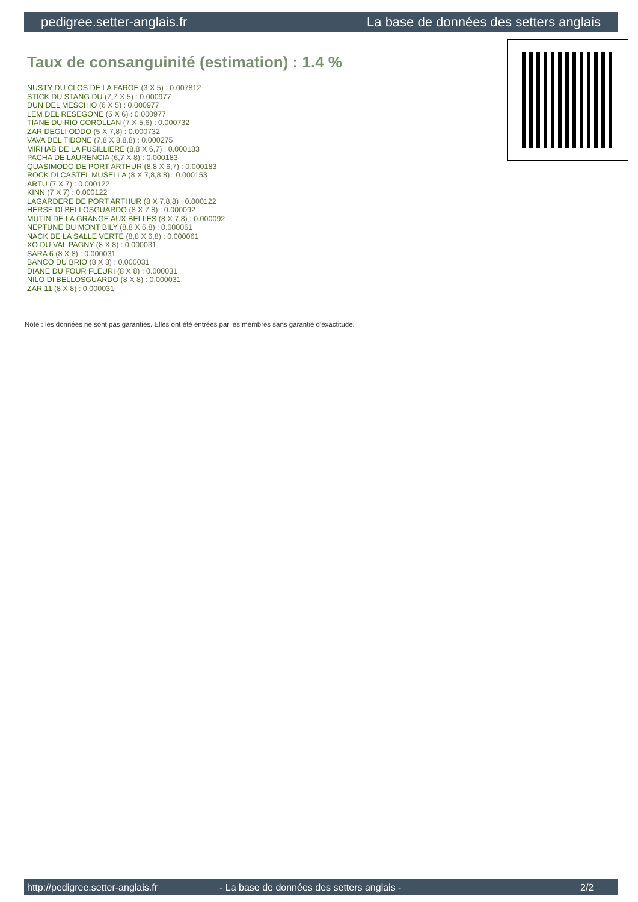pedigree.setter-anglais.fr La base de données des setters anglais
Taux de consanguinité (estimation) : 1.4 %
NUSTY DU CLOS DE LA FARGE (3 X 5) : 0.007812
STICK DU STANG DU (7,7 X 5) : 0.000977
DUN DEL MESCHIO (6 X 5) : 0.000977
LEM DEL RESEGONE (5 X 6) : 0.000977
TIANE DU RIO COROLLAN (7 X 5,6) : 0.000732
ZAR DEGLI ODDO (5 X 7,8) : 0.000732
VAVA DEL TIDONE (7,8 X 8,8,8) : 0.000275
MIRHAB DE LA FUSILLIERE (8,8 X 6,7) : 0.000183
PACHA DE LAURENCIA (6,7 X 8) : 0.000183
QUASIMODO DE PORT ARTHUR (8,8 X 6,7) : 0.000183
ROCK DI CASTEL MUSELLA (8 X 7,8,8,8) : 0.000153
ARTU (7 X 7) : 0.000122
KINN (7 X 7) : 0.000122
LAGARDERE DE PORT ARTHUR (8 X 7,8,8) : 0.000122
HERSE DI BELLOSGUARDO (8 X 7,8) : 0.000092
MUTIN DE LA GRANGE AUX BELLES (8 X 7,8) : 0.000092
NEPTUNE DU MONT BILY (8,8 X 6,8) : 0.000061
NACK DE LA SALLE VERTE (8,8 X 6,8) : 0.000061
XO DU VAL PAGNY (8 X 8) : 0.000031
SARA 6 (8 X 8) : 0.000031
BANCO DU BRIO (8 X 8) : 0.000031
DIANE DU FOUR FLEURI (8 X 8) : 0.000031
NILO DI BELLOSGUARDO (8 X 8) : 0.000031
ZAR 11 (8 X 8) : 0.000031
Note : les données ne sont pas garanties. Elles ont été entrées par les membres sans garantie d'exactitude.
http://pedigree.setter-anglais.fr - La base de données des setters anglais - 2/2